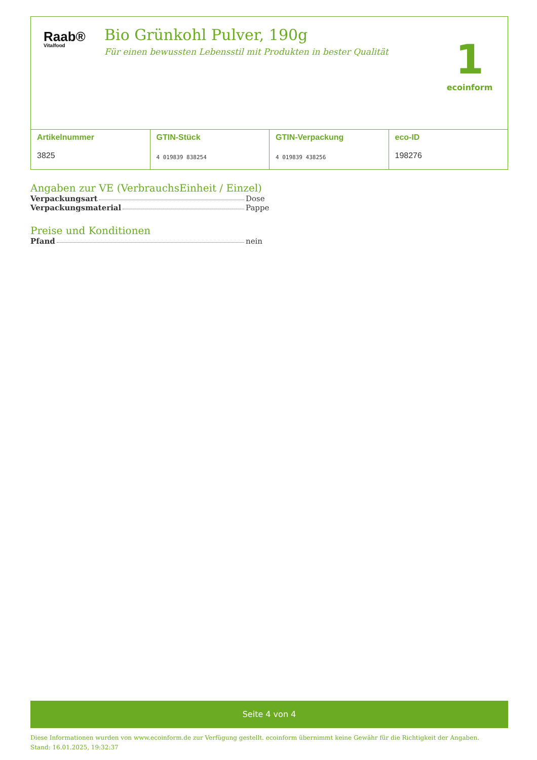Raab®
Vitalfood
Bio Grünkohl Pulver, 190g
Für einen bewussten Lebensstil mit Produkten in bester Qualität
1
ecoinform
| Artikelnummer 3825 | GTIN-Stück 4 019839 838254 | GTIN-Verpackung 4 019839 438256 | eco-ID 198276 |
Angaben zur VE (VerbrauchsEinheit / Einzel)
Verpackungsart Dose
Verpackungsmaterial Pappe
Preise und Konditionen
Pfand nein
Seite 4 von 4
Diese Informationen wurden von www.ecoinform.de zur Verfügung gestellt. ecoinform übernimmt keine Gewähr für die Richtigkeit der Angaben.
Stand: 16.01.2025, 19:32:37